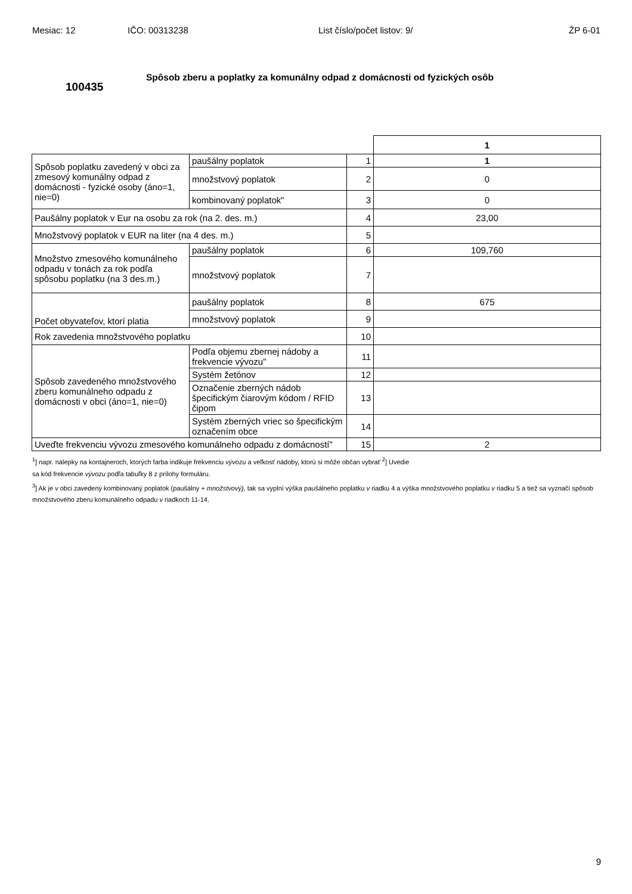Mesiac: 12 IČO: 00313238 List číslo/počet listov: 9/ ŽP 6-01
100435
Spôsob zberu a poplatky za komunálny odpad z domácnosti od fyzických osôb
| | | | 1 |
| Spôsob poplatku zavedený v obci za zmesový komunálny odpad z domácnosti - fyzické osoby (áno=1, nie=0) | paušálny poplatok | 1 | 1 |
| | množstvový poplatok | 2 | 0 |
| | kombinovaný poplatok" | 3 | 0 |
| Paušálny poplatok v Eur na osobu za rok (na 2. des. m.) | | 4 | 23,00 |
| Množstvový poplatok v EUR na liter (na 4 des. m.) | | 5 | |
| Množstvo zmesového komunálneho odpadu v tonách za rok podľa spôsobu poplatku (na 3 des.m.) | paušálny poplatok | 6 | 109,760 |
| | množstvový poplatok | 7 | |
| Počet obyvateľov, ktorí platia | paušálny poplatok | 8 | 675 |
| | množstvový poplatok | 9 | |
| Rok zavedenia množstvového poplatku | | 10 | |
| Spôsob zavedeného množstvového zberu komunálneho odpadu z domácnosti v obci (áno=1, nie=0) | Podľa objemu zbernej nádoby a frekvencie vývozu" | 11 | |
| | Systém žetónov | 12 | |
| | Označenie zberných nádob špecifickým čiarovým kódom / RFID čipom | 13 | |
| | Systém zberných vriec so špecifickým označením obce | 14 | |
| Uveďte frekvenciu vývozu zmesového komunálneho odpadu z domácností" | | 15 | 2 |
<sup>1</sup>] napr. nálepky na kontajneroch, ktorých farba indikuje frekvenciu vývozu a veľkosť nádoby, ktorú si môže občan vybrať <sup>2</sup>] Uvedie
sa kód frekvencie vývozu podľa tabuľky 8 z prílohy formuláru.
<sup>3</sup>] Ak je v obci zavedený kombinovaný poplatok (paušálny + množstvový), tak sa vyplní výška paušálneho poplatku v riadku 4 a výška množstvového poplatku v riadku 5 a tiež sa vyznačí spôsob množstvového zberu komunálneho odpadu v riadkoch 11-14.
9